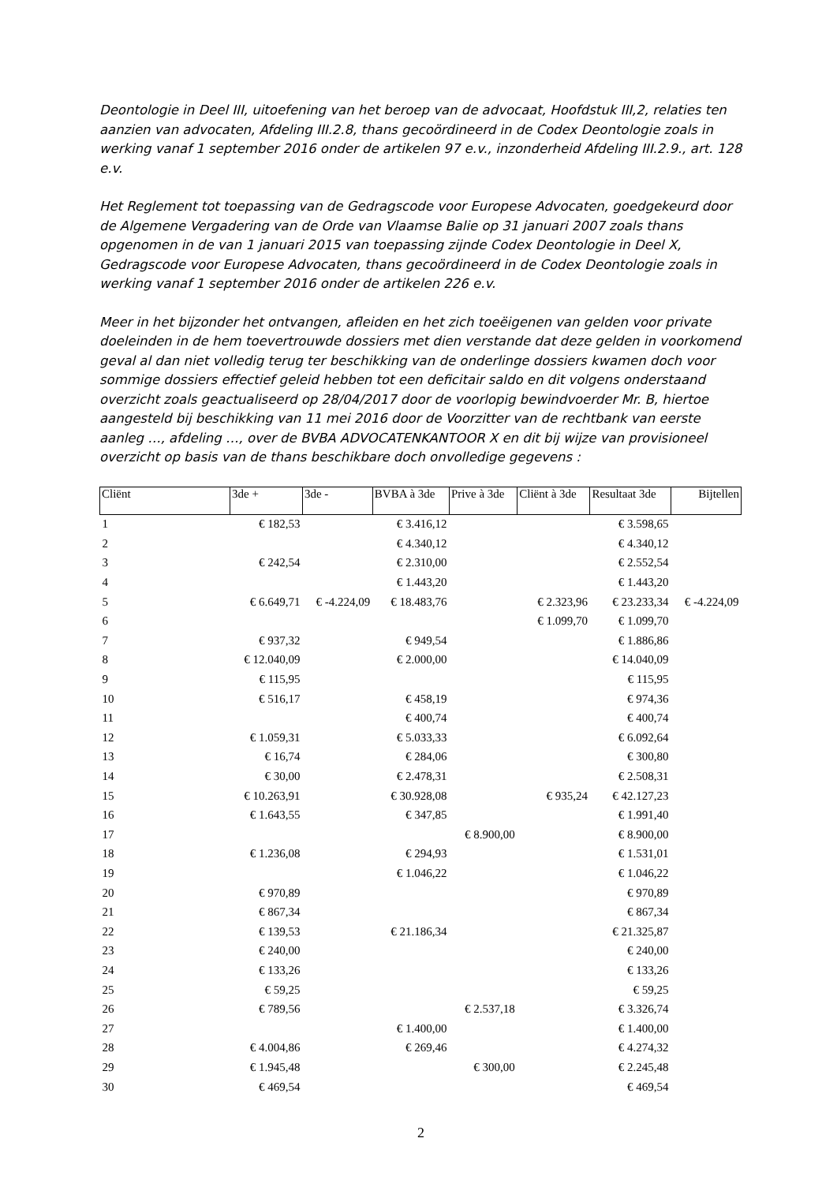Deontologie in Deel III, uitoefening van het beroep van de advocaat, Hoofdstuk III,2, relaties ten aanzien van advocaten, Afdeling III.2.8, thans gecoördineerd in de Codex Deontologie zoals in werking vanaf 1 september 2016 onder de artikelen 97 e.v., inzonderheid Afdeling III.2.9., art. 128 e.v.
Het Reglement tot toepassing van de Gedragscode voor Europese Advocaten, goedgekeurd door de Algemene Vergadering van de Orde van Vlaamse Balie op 31 januari 2007 zoals thans opgenomen in de van 1 januari 2015 van toepassing zijnde Codex Deontologie in Deel X, Gedragscode voor Europese Advocaten, thans gecoördineerd in de Codex Deontologie zoals in werking vanaf 1 september 2016 onder de artikelen 226 e.v.
Meer in het bijzonder het ontvangen, afleiden en het zich toeëigenen van gelden voor private doeleinden in de hem toevertrouwde dossiers met dien verstande dat deze gelden in voorkomend geval al dan niet volledig terug ter beschikking van de onderlinge dossiers kwamen doch voor sommige dossiers effectief geleid hebben tot een deficitair saldo en dit volgens onderstaand overzicht zoals geactualiseerd op 28/04/2017 door de voorlopig bewindvoerder Mr. B, hiertoe aangesteld bij beschikking van 11 mei 2016 door de Voorzitter van de rechtbank van eerste aanleg …, afdeling …, over de BVBA ADVOCATENKANTOOR X en dit bij wijze van provisioneel overzicht op basis van de thans beschikbare doch onvolledige gegevens :
| Cliënt | 3de + | 3de - | BVBA à 3de | Prive à 3de | Cliënt à 3de | Resultaat 3de | Bijtellen |
| --- | --- | --- | --- | --- | --- | --- | --- |
| 1 | € 182,53 | | € 3.416,12 | | | € 3.598,65 | |
| 2 | | | € 4.340,12 | | | € 4.340,12 | |
| 3 | € 242,54 | | € 2.310,00 | | | € 2.552,54 | |
| 4 | | | € 1.443,20 | | | € 1.443,20 | |
| 5 | € 6.649,71 | € -4.224,09 | € 18.483,76 | | € 2.323,96 | € 23.233,34 | € -4.224,09 |
| 6 | | | | | € 1.099,70 | € 1.099,70 | |
| 7 | € 937,32 | | € 949,54 | | | € 1.886,86 | |
| 8 | € 12.040,09 | | € 2.000,00 | | | € 14.040,09 | |
| 9 | € 115,95 | | | | | € 115,95 | |
| 10 | € 516,17 | | € 458,19 | | | € 974,36 | |
| 11 | | | € 400,74 | | | € 400,74 | |
| 12 | € 1.059,31 | | € 5.033,33 | | | € 6.092,64 | |
| 13 | € 16,74 | | € 284,06 | | | € 300,80 | |
| 14 | € 30,00 | | € 2.478,31 | | | € 2.508,31 | |
| 15 | € 10.263,91 | | € 30.928,08 | | € 935,24 | € 42.127,23 | |
| 16 | € 1.643,55 | | € 347,85 | | | € 1.991,40 | |
| 17 | | | | € 8.900,00 | | € 8.900,00 | |
| 18 | € 1.236,08 | | € 294,93 | | | € 1.531,01 | |
| 19 | | | € 1.046,22 | | | € 1.046,22 | |
| 20 | € 970,89 | | | | | € 970,89 | |
| 21 | € 867,34 | | | | | € 867,34 | |
| 22 | € 139,53 | | € 21.186,34 | | | € 21.325,87 | |
| 23 | € 240,00 | | | | | € 240,00 | |
| 24 | € 133,26 | | | | | € 133,26 | |
| 25 | € 59,25 | | | | | € 59,25 | |
| 26 | € 789,56 | | | € 2.537,18 | | € 3.326,74 | |
| 27 | | | € 1.400,00 | | | € 1.400,00 | |
| 28 | € 4.004,86 | | € 269,46 | | | € 4.274,32 | |
| 29 | € 1.945,48 | | | € 300,00 | | € 2.245,48 | |
| 30 | € 469,54 | | | | | € 469,54 | |
2